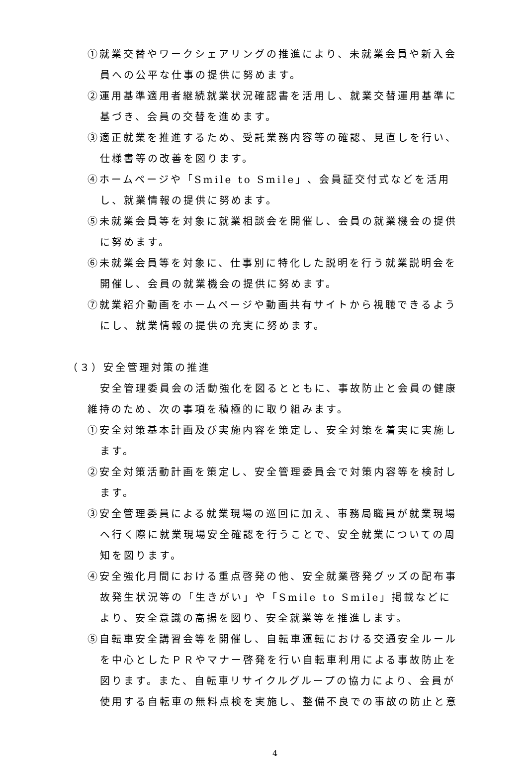①就業交替やワークシェアリングの推進により、未就業会員や新入会員への公平な仕事の提供に努めます。
②運用基準適用者継続就業状況確認書を活用し、就業交替運用基準に基づき、会員の交替を進めます。
③適正就業を推進するため、受託業務内容等の確認、見直しを行い、仕様書等の改善を図ります。
④ホームページや「Smile to Smile」、会員証交付式などを活用し、就業情報の提供に努めます。
⑤未就業会員等を対象に就業相談会を開催し、会員の就業機会の提供に努めます。
⑥未就業会員等を対象に、仕事別に特化した説明を行う就業説明会を開催し、会員の就業機会の提供に努めます。
⑦就業紹介動画をホームページや動画共有サイトから視聴できるようにし、就業情報の提供の充実に努めます。
（３）安全管理対策の推進
安全管理委員会の活動強化を図るとともに、事故防止と会員の健康維持のため、次の事項を積極的に取り組みます。
①安全対策基本計画及び実施内容を策定し、安全対策を着実に実施します。
②安全対策活動計画を策定し、安全管理委員会で対策内容等を検討します。
③安全管理委員による就業現場の巡回に加え、事務局職員が就業現場へ行く際に就業現場安全確認を行うことで、安全就業についての周知を図ります。
④安全強化月間における重点啓発の他、安全就業啓発グッズの配布事故発生状況等の「生きがい」や「Smile to Smile」掲載などにより、安全意識の高揚を図り、安全就業等を推進します。
⑤自転車安全講習会等を開催し、自転車運転における交通安全ルールを中心としたＰＲやマナー啓発を行い自転車利用による事故防止を図ります。また、自転車リサイクルグループの協力により、会員が使用する自転車の無料点検を実施し、整備不良での事故の防止と意
4